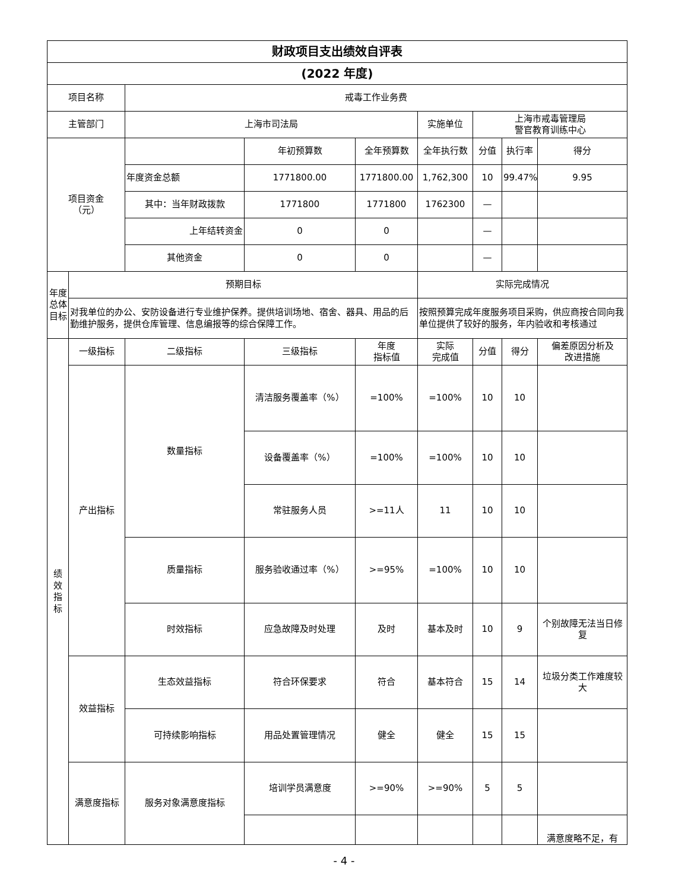| 财政项目支出绩效自评表 | | | | | | | | |
| --- | --- | --- | --- | --- | --- | --- | --- | --- |
| (2022 年度) | | | | | | | | |
| 项目名称 | | 戒毒工作业务费 | | | | | | |
| 主管部门 | | 上海市司法局 | | | 实施单位 | 上海市戒毒管理局 警官教育训练中心 | | |
| 项目资金 （元） | | | 年初预算数 | 全年预算数 | 全年执行数 | 分值 | 执行率 | 得分 |
| | | 年度资金总额 | 1771800.00 | 1771800.00 | 1,762,300 | 10 | 99.47% | 9.95 |
| | | 其中：当年财政拨款 | 1771800 | 1771800 | 1762300 | — | | |
| | | 上年结转资金 | 0 | 0 | | — | | |
| | | 其他资金 | 0 | 0 | | — | | |
| 年度总体目标 | 预期目标 | | | | 实际完成情况 | | | |
| | 对我单位的办公、安防设备进行专业维护保养。提供培训场地、宿舍、器具、用品的后勤维护服务，提供仓库管理、信息编报等的综合保障工作。 | | | | 按照预算完成年度服务项目采购，供应商按合同向我单位提供了较好的服务，年内验收和考核通过 | | | |
| 绩 效 指 标 | 一级指标 | 二级指标 | 三级指标 | 年度 指标值 | 实际 完成值 | 分值 | 得分 | 偏差原因分析及 改进措施 |
| | 产出指标 | 数量指标 | 清洁服务覆盖率（%） | =100% | =100% | 10 | 10 | |
| | | | 设备覆盖率（%） | =100% | =100% | 10 | 10 | |
| | | | 常驻服务人员 | >=11人 | 11 | 10 | 10 | |
| | | 质量指标 | 服务验收通过率（%） | >=95% | =100% | 10 | 10 | |
| | | 时效指标 | 应急故障及时处理 | 及时 | 基本及时 | 10 | 9 | 个别故障无法当日修复 |
| | 效益指标 | 生态效益指标 | 符合环保要求 | 符合 | 基本符合 | 15 | 14 | 垃圾分类工作难度较大 |
| | | 可持续影响指标 | 用品处置管理情况 | 健全 | 健全 | 15 | 15 | |
| | 满意度指标 | 服务对象满意度指标 | 培训学员满意度 | >=90% | >=90% | 5 | 5 | |
| | | | | | | | | 满意度略不足，有 |
- 4 -